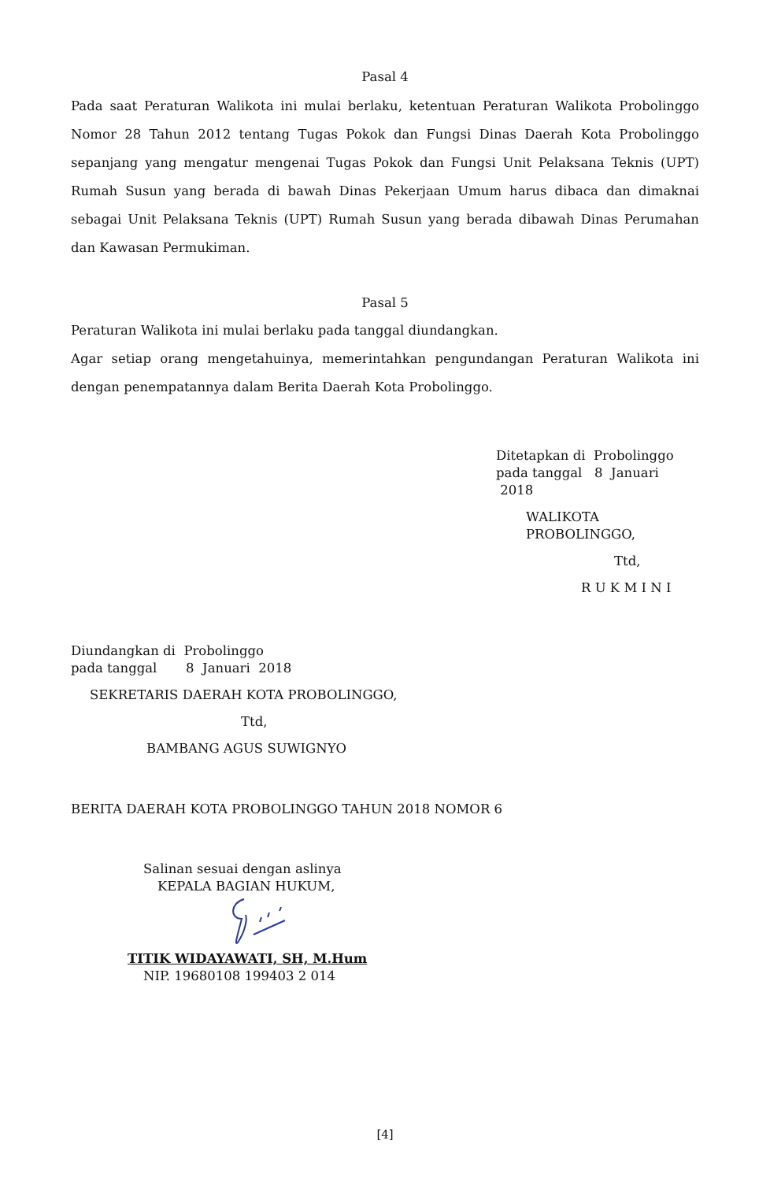Pasal 4
Pada saat Peraturan Walikota ini mulai berlaku, ketentuan Peraturan Walikota Probolinggo Nomor 28 Tahun 2012 tentang Tugas Pokok dan Fungsi Dinas Daerah Kota Probolinggo sepanjang yang mengatur mengenai Tugas Pokok dan Fungsi Unit Pelaksana Teknis (UPT) Rumah Susun yang berada di bawah Dinas Pekerjaan Umum harus dibaca dan dimaknai sebagai Unit Pelaksana Teknis (UPT) Rumah Susun yang berada dibawah Dinas Perumahan dan Kawasan Permukiman.
Pasal 5
Peraturan Walikota ini mulai berlaku pada tanggal diundangkan.
Agar setiap orang mengetahuinya, memerintahkan pengundangan Peraturan Walikota ini dengan penempatannya dalam Berita Daerah Kota Probolinggo.
Ditetapkan di Probolinggo
pada tanggal 8 Januari 2018
WALIKOTA PROBOLINGGO,
Ttd,
R U K M I N I
Diundangkan di Probolinggo
pada tanggal 8 Januari 2018
SEKRETARIS DAERAH KOTA PROBOLINGGO,
Ttd,
BAMBANG AGUS SUWIGNYO
BERITA DAERAH KOTA PROBOLINGGO TAHUN 2018 NOMOR 6
Salinan sesuai dengan aslinya
KEPALA BAGIAN HUKUM,
TITIK WIDAYAWATI, SH, M.Hum
NIP. 19680108 199403 2 014
[4]